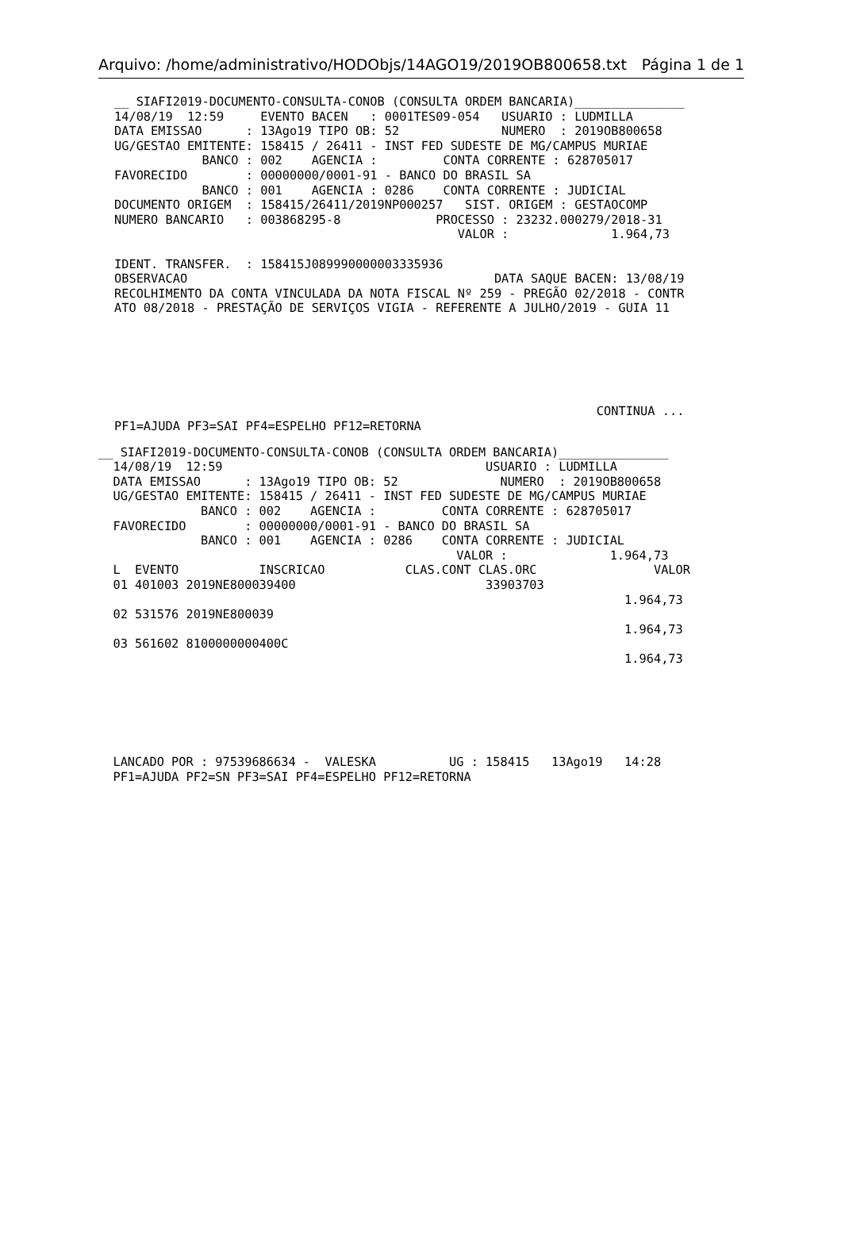Arquivo: /home/administrativo/HODObjs/14AGO19/2019OB800658.txt Página 1 de 1
__ SIAFI2019-DOCUMENTO-CONSULTA-CONOB (CONSULTA ORDEM BANCARIA)_______________
14/08/19  12:59     EVENTO BACEN   : 0001TES09-054   USUARIO : LUDMILLA
DATA EMISSAO      : 13Ago19 TIPO OB: 52              NUMERO  : 2019OB800658
UG/GESTAO EMITENTE: 158415 / 26411 - INST FED SUDESTE DE MG/CAMPUS MURIAE
            BANCO : 002    AGENCIA :         CONTA CORRENTE : 628705017
FAVORECIDO        : 00000000/0001-91 - BANCO DO BRASIL SA
            BANCO : 001    AGENCIA : 0286    CONTA CORRENTE : JUDICIAL
DOCUMENTO ORIGEM  : 158415/26411/2019NP000257   SIST. ORIGEM : GESTAOCOMP
NUMERO BANCARIO   : 003868295-8             PROCESSO : 23232.000279/2018-31
                                               VALOR :              1.964,73

IDENT. TRANSFER.  : 158415J089990000003335936
OBSERVACAO                                          DATA SAQUE BACEN: 13/08/19
RECOLHIMENTO DA CONTA VINCULADA DA NOTA FISCAL Nº 259 - PREGÃO 02/2018 - CONTR
ATO 08/2018 - PRESTAÇÃO DE SERVIÇOS VIGIA - REFERENTE A JULHO/2019 - GUIA 11






                                                                  CONTINUA ...
PF1=AJUDA PF3=SAI PF4=ESPELHO PF12=RETORNA
__ SIAFI2019-DOCUMENTO-CONSULTA-CONOB (CONSULTA ORDEM BANCARIA)_______________
  14/08/19  12:59                                    USUARIO : LUDMILLA
  DATA EMISSAO      : 13Ago19 TIPO OB: 52              NUMERO  : 2019OB800658
  UG/GESTAO EMITENTE: 158415 / 26411 - INST FED SUDESTE DE MG/CAMPUS MURIAE
              BANCO : 002    AGENCIA :         CONTA CORRENTE : 628705017
  FAVORECIDO        : 00000000/0001-91 - BANCO DO BRASIL SA
              BANCO : 001    AGENCIA : 0286    CONTA CORRENTE : JUDICIAL
                                                 VALOR :              1.964,73
  L  EVENTO           INSCRICAO           CLAS.CONT CLAS.ORC                VALOR
  01 401003 2019NE800039400                          33903703
                                                                        1.964,73
  02 531576 2019NE800039
                                                                        1.964,73
  03 561602 8100000000400C
                                                                        1.964,73






  LANCADO POR : 97539686634 -  VALESKA          UG : 158415   13Ago19   14:28
  PF1=AJUDA PF2=SN PF3=SAI PF4=ESPELHO PF12=RETORNA